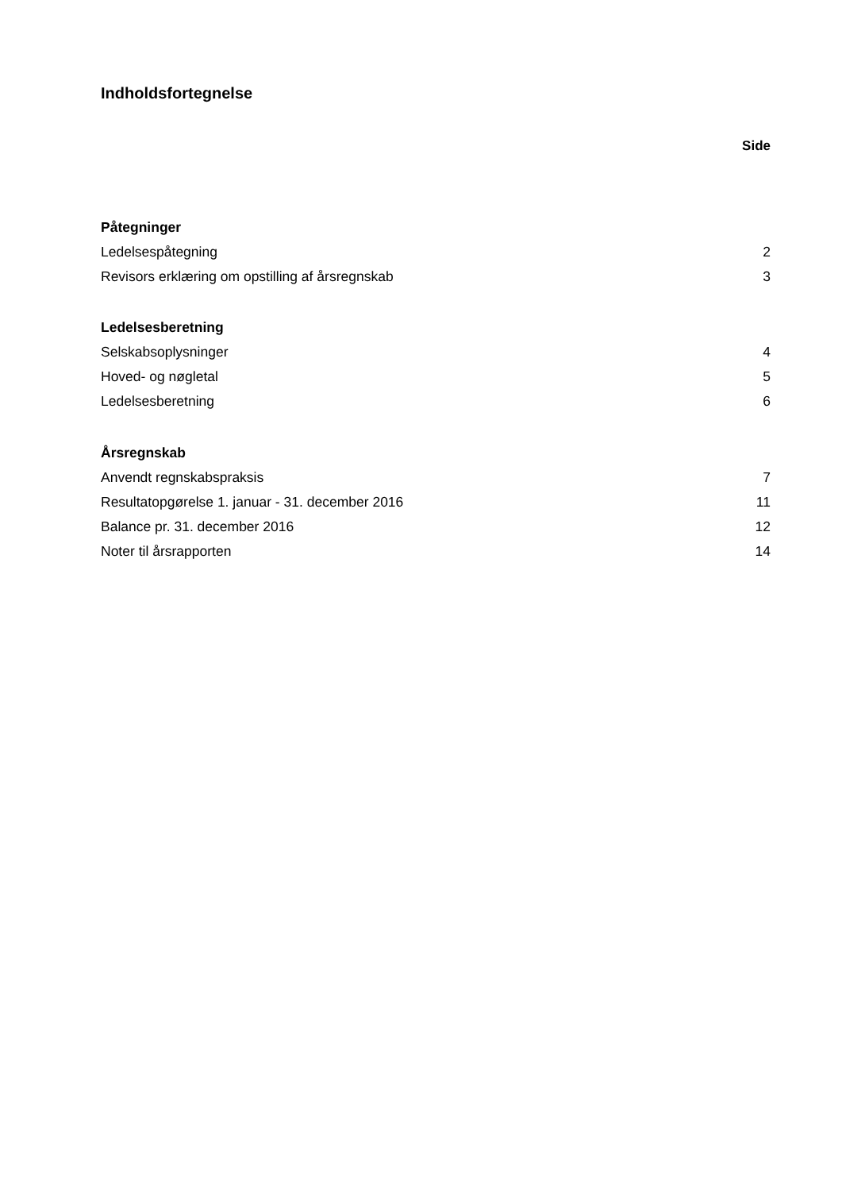Indholdsfortegnelse
Side
Påtegninger
Ledelsespåtegning 2
Revisors erklæring om opstilling af årsregnskab 3
Ledelsesberetning
Selskabsoplysninger 4
Hoved- og nøgletal 5
Ledelsesberetning 6
Årsregnskab
Anvendt regnskabspraksis 7
Resultatopgørelse 1. januar - 31. december 2016 11
Balance pr. 31. december 2016 12
Noter til årsrapporten 14